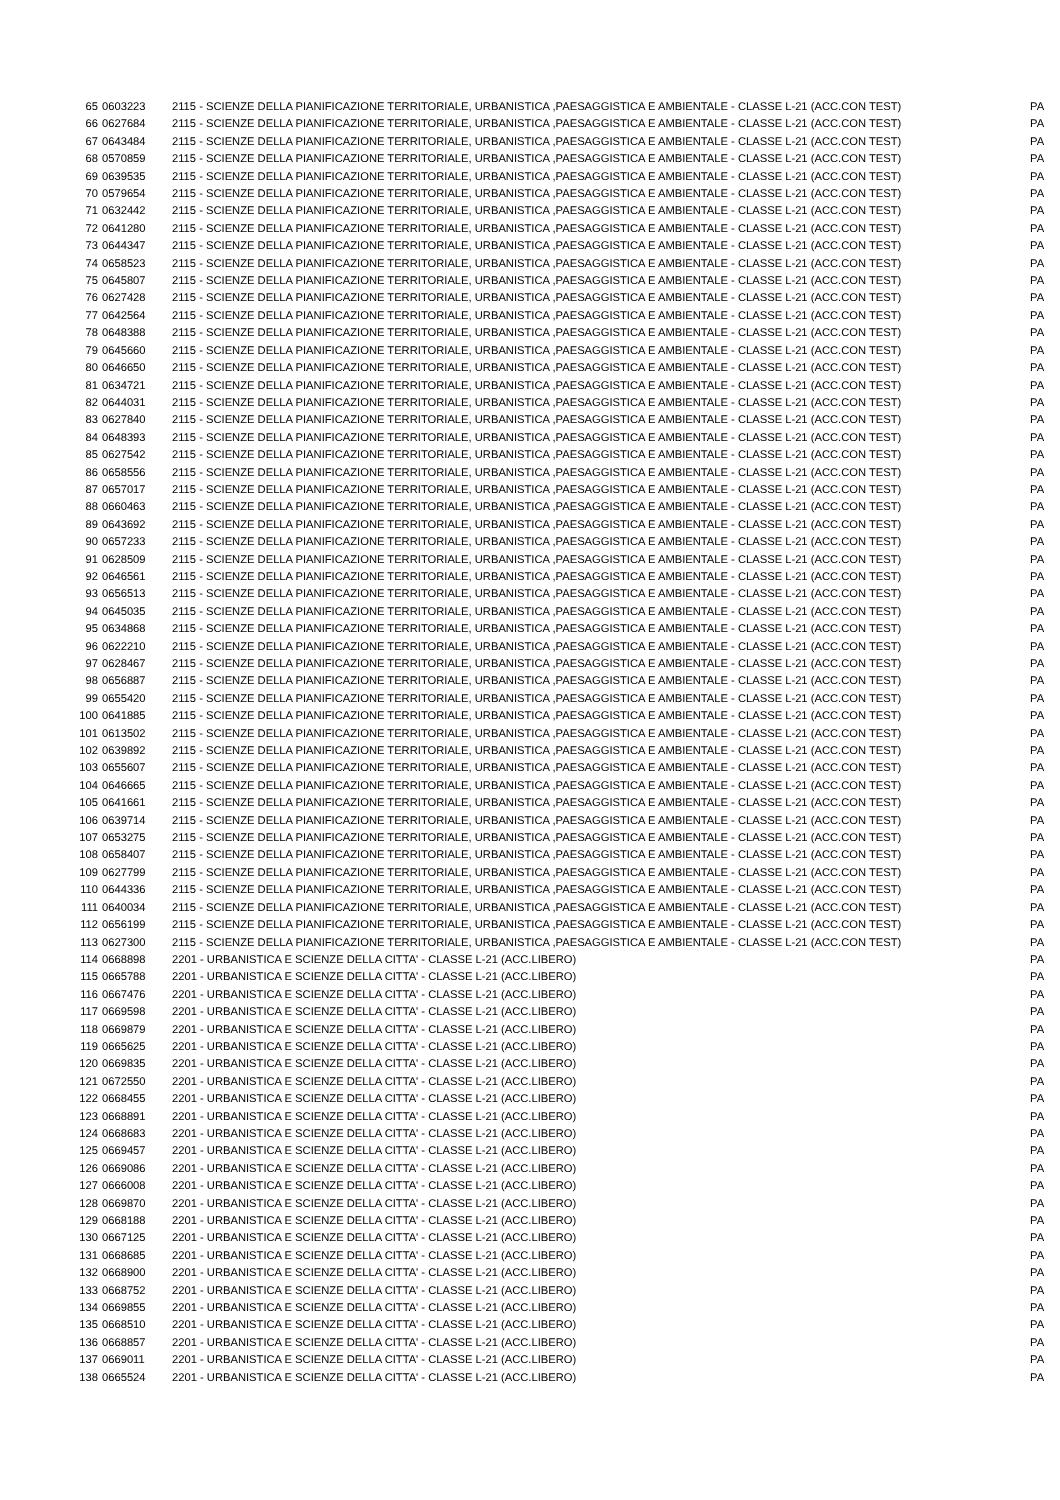| 65 | 0603223 | 2115 - SCIENZE DELLA PIANIFICAZIONE TERRITORIALE, URBANISTICA ,PAESAGGISTICA E AMBIENTALE - CLASSE L-21 (ACC.CON TEST) | PA |
| 66 | 0627684 | 2115 - SCIENZE DELLA PIANIFICAZIONE TERRITORIALE, URBANISTICA ,PAESAGGISTICA E AMBIENTALE - CLASSE L-21 (ACC.CON TEST) | PA |
| 67 | 0643484 | 2115 - SCIENZE DELLA PIANIFICAZIONE TERRITORIALE, URBANISTICA ,PAESAGGISTICA E AMBIENTALE - CLASSE L-21 (ACC.CON TEST) | PA |
| 68 | 0570859 | 2115 - SCIENZE DELLA PIANIFICAZIONE TERRITORIALE, URBANISTICA ,PAESAGGISTICA E AMBIENTALE - CLASSE L-21 (ACC.CON TEST) | PA |
| 69 | 0639535 | 2115 - SCIENZE DELLA PIANIFICAZIONE TERRITORIALE, URBANISTICA ,PAESAGGISTICA E AMBIENTALE - CLASSE L-21 (ACC.CON TEST) | PA |
| 70 | 0579654 | 2115 - SCIENZE DELLA PIANIFICAZIONE TERRITORIALE, URBANISTICA ,PAESAGGISTICA E AMBIENTALE - CLASSE L-21 (ACC.CON TEST) | PA |
| 71 | 0632442 | 2115 - SCIENZE DELLA PIANIFICAZIONE TERRITORIALE, URBANISTICA ,PAESAGGISTICA E AMBIENTALE - CLASSE L-21 (ACC.CON TEST) | PA |
| 72 | 0641280 | 2115 - SCIENZE DELLA PIANIFICAZIONE TERRITORIALE, URBANISTICA ,PAESAGGISTICA E AMBIENTALE - CLASSE L-21 (ACC.CON TEST) | PA |
| 73 | 0644347 | 2115 - SCIENZE DELLA PIANIFICAZIONE TERRITORIALE, URBANISTICA ,PAESAGGISTICA E AMBIENTALE - CLASSE L-21 (ACC.CON TEST) | PA |
| 74 | 0658523 | 2115 - SCIENZE DELLA PIANIFICAZIONE TERRITORIALE, URBANISTICA ,PAESAGGISTICA E AMBIENTALE - CLASSE L-21 (ACC.CON TEST) | PA |
| 75 | 0645807 | 2115 - SCIENZE DELLA PIANIFICAZIONE TERRITORIALE, URBANISTICA ,PAESAGGISTICA E AMBIENTALE - CLASSE L-21 (ACC.CON TEST) | PA |
| 76 | 0627428 | 2115 - SCIENZE DELLA PIANIFICAZIONE TERRITORIALE, URBANISTICA ,PAESAGGISTICA E AMBIENTALE - CLASSE L-21 (ACC.CON TEST) | PA |
| 77 | 0642564 | 2115 - SCIENZE DELLA PIANIFICAZIONE TERRITORIALE, URBANISTICA ,PAESAGGISTICA E AMBIENTALE - CLASSE L-21 (ACC.CON TEST) | PA |
| 78 | 0648388 | 2115 - SCIENZE DELLA PIANIFICAZIONE TERRITORIALE, URBANISTICA ,PAESAGGISTICA E AMBIENTALE - CLASSE L-21 (ACC.CON TEST) | PA |
| 79 | 0645660 | 2115 - SCIENZE DELLA PIANIFICAZIONE TERRITORIALE, URBANISTICA ,PAESAGGISTICA E AMBIENTALE - CLASSE L-21 (ACC.CON TEST) | PA |
| 80 | 0646650 | 2115 - SCIENZE DELLA PIANIFICAZIONE TERRITORIALE, URBANISTICA ,PAESAGGISTICA E AMBIENTALE - CLASSE L-21 (ACC.CON TEST) | PA |
| 81 | 0634721 | 2115 - SCIENZE DELLA PIANIFICAZIONE TERRITORIALE, URBANISTICA ,PAESAGGISTICA E AMBIENTALE - CLASSE L-21 (ACC.CON TEST) | PA |
| 82 | 0644031 | 2115 - SCIENZE DELLA PIANIFICAZIONE TERRITORIALE, URBANISTICA ,PAESAGGISTICA E AMBIENTALE - CLASSE L-21 (ACC.CON TEST) | PA |
| 83 | 0627840 | 2115 - SCIENZE DELLA PIANIFICAZIONE TERRITORIALE, URBANISTICA ,PAESAGGISTICA E AMBIENTALE - CLASSE L-21 (ACC.CON TEST) | PA |
| 84 | 0648393 | 2115 - SCIENZE DELLA PIANIFICAZIONE TERRITORIALE, URBANISTICA ,PAESAGGISTICA E AMBIENTALE - CLASSE L-21 (ACC.CON TEST) | PA |
| 85 | 0627542 | 2115 - SCIENZE DELLA PIANIFICAZIONE TERRITORIALE, URBANISTICA ,PAESAGGISTICA E AMBIENTALE - CLASSE L-21 (ACC.CON TEST) | PA |
| 86 | 0658556 | 2115 - SCIENZE DELLA PIANIFICAZIONE TERRITORIALE, URBANISTICA ,PAESAGGISTICA E AMBIENTALE - CLASSE L-21 (ACC.CON TEST) | PA |
| 87 | 0657017 | 2115 - SCIENZE DELLA PIANIFICAZIONE TERRITORIALE, URBANISTICA ,PAESAGGISTICA E AMBIENTALE - CLASSE L-21 (ACC.CON TEST) | PA |
| 88 | 0660463 | 2115 - SCIENZE DELLA PIANIFICAZIONE TERRITORIALE, URBANISTICA ,PAESAGGISTICA E AMBIENTALE - CLASSE L-21 (ACC.CON TEST) | PA |
| 89 | 0643692 | 2115 - SCIENZE DELLA PIANIFICAZIONE TERRITORIALE, URBANISTICA ,PAESAGGISTICA E AMBIENTALE - CLASSE L-21 (ACC.CON TEST) | PA |
| 90 | 0657233 | 2115 - SCIENZE DELLA PIANIFICAZIONE TERRITORIALE, URBANISTICA ,PAESAGGISTICA E AMBIENTALE - CLASSE L-21 (ACC.CON TEST) | PA |
| 91 | 0628509 | 2115 - SCIENZE DELLA PIANIFICAZIONE TERRITORIALE, URBANISTICA ,PAESAGGISTICA E AMBIENTALE - CLASSE L-21 (ACC.CON TEST) | PA |
| 92 | 0646561 | 2115 - SCIENZE DELLA PIANIFICAZIONE TERRITORIALE, URBANISTICA ,PAESAGGISTICA E AMBIENTALE - CLASSE L-21 (ACC.CON TEST) | PA |
| 93 | 0656513 | 2115 - SCIENZE DELLA PIANIFICAZIONE TERRITORIALE, URBANISTICA ,PAESAGGISTICA E AMBIENTALE - CLASSE L-21 (ACC.CON TEST) | PA |
| 94 | 0645035 | 2115 - SCIENZE DELLA PIANIFICAZIONE TERRITORIALE, URBANISTICA ,PAESAGGISTICA E AMBIENTALE - CLASSE L-21 (ACC.CON TEST) | PA |
| 95 | 0634868 | 2115 - SCIENZE DELLA PIANIFICAZIONE TERRITORIALE, URBANISTICA ,PAESAGGISTICA E AMBIENTALE - CLASSE L-21 (ACC.CON TEST) | PA |
| 96 | 0622210 | 2115 - SCIENZE DELLA PIANIFICAZIONE TERRITORIALE, URBANISTICA ,PAESAGGISTICA E AMBIENTALE - CLASSE L-21 (ACC.CON TEST) | PA |
| 97 | 0628467 | 2115 - SCIENZE DELLA PIANIFICAZIONE TERRITORIALE, URBANISTICA ,PAESAGGISTICA E AMBIENTALE - CLASSE L-21 (ACC.CON TEST) | PA |
| 98 | 0656887 | 2115 - SCIENZE DELLA PIANIFICAZIONE TERRITORIALE, URBANISTICA ,PAESAGGISTICA E AMBIENTALE - CLASSE L-21 (ACC.CON TEST) | PA |
| 99 | 0655420 | 2115 - SCIENZE DELLA PIANIFICAZIONE TERRITORIALE, URBANISTICA ,PAESAGGISTICA E AMBIENTALE - CLASSE L-21 (ACC.CON TEST) | PA |
| 100 | 0641885 | 2115 - SCIENZE DELLA PIANIFICAZIONE TERRITORIALE, URBANISTICA ,PAESAGGISTICA E AMBIENTALE - CLASSE L-21 (ACC.CON TEST) | PA |
| 101 | 0613502 | 2115 - SCIENZE DELLA PIANIFICAZIONE TERRITORIALE, URBANISTICA ,PAESAGGISTICA E AMBIENTALE - CLASSE L-21 (ACC.CON TEST) | PA |
| 102 | 0639892 | 2115 - SCIENZE DELLA PIANIFICAZIONE TERRITORIALE, URBANISTICA ,PAESAGGISTICA E AMBIENTALE - CLASSE L-21 (ACC.CON TEST) | PA |
| 103 | 0655607 | 2115 - SCIENZE DELLA PIANIFICAZIONE TERRITORIALE, URBANISTICA ,PAESAGGISTICA E AMBIENTALE - CLASSE L-21 (ACC.CON TEST) | PA |
| 104 | 0646665 | 2115 - SCIENZE DELLA PIANIFICAZIONE TERRITORIALE, URBANISTICA ,PAESAGGISTICA E AMBIENTALE - CLASSE L-21 (ACC.CON TEST) | PA |
| 105 | 0641661 | 2115 - SCIENZE DELLA PIANIFICAZIONE TERRITORIALE, URBANISTICA ,PAESAGGISTICA E AMBIENTALE - CLASSE L-21 (ACC.CON TEST) | PA |
| 106 | 0639714 | 2115 - SCIENZE DELLA PIANIFICAZIONE TERRITORIALE, URBANISTICA ,PAESAGGISTICA E AMBIENTALE - CLASSE L-21 (ACC.CON TEST) | PA |
| 107 | 0653275 | 2115 - SCIENZE DELLA PIANIFICAZIONE TERRITORIALE, URBANISTICA ,PAESAGGISTICA E AMBIENTALE - CLASSE L-21 (ACC.CON TEST) | PA |
| 108 | 0658407 | 2115 - SCIENZE DELLA PIANIFICAZIONE TERRITORIALE, URBANISTICA ,PAESAGGISTICA E AMBIENTALE - CLASSE L-21 (ACC.CON TEST) | PA |
| 109 | 0627799 | 2115 - SCIENZE DELLA PIANIFICAZIONE TERRITORIALE, URBANISTICA ,PAESAGGISTICA E AMBIENTALE - CLASSE L-21 (ACC.CON TEST) | PA |
| 110 | 0644336 | 2115 - SCIENZE DELLA PIANIFICAZIONE TERRITORIALE, URBANISTICA ,PAESAGGISTICA E AMBIENTALE - CLASSE L-21 (ACC.CON TEST) | PA |
| 111 | 0640034 | 2115 - SCIENZE DELLA PIANIFICAZIONE TERRITORIALE, URBANISTICA ,PAESAGGISTICA E AMBIENTALE - CLASSE L-21 (ACC.CON TEST) | PA |
| 112 | 0656199 | 2115 - SCIENZE DELLA PIANIFICAZIONE TERRITORIALE, URBANISTICA ,PAESAGGISTICA E AMBIENTALE - CLASSE L-21 (ACC.CON TEST) | PA |
| 113 | 0627300 | 2115 - SCIENZE DELLA PIANIFICAZIONE TERRITORIALE, URBANISTICA ,PAESAGGISTICA E AMBIENTALE - CLASSE L-21 (ACC.CON TEST) | PA |
| 114 | 0668898 | 2201 - URBANISTICA E SCIENZE DELLA CITTA' - CLASSE L-21 (ACC.LIBERO) | PA |
| 115 | 0665788 | 2201 - URBANISTICA E SCIENZE DELLA CITTA' - CLASSE L-21 (ACC.LIBERO) | PA |
| 116 | 0667476 | 2201 - URBANISTICA E SCIENZE DELLA CITTA' - CLASSE L-21 (ACC.LIBERO) | PA |
| 117 | 0669598 | 2201 - URBANISTICA E SCIENZE DELLA CITTA' - CLASSE L-21 (ACC.LIBERO) | PA |
| 118 | 0669879 | 2201 - URBANISTICA E SCIENZE DELLA CITTA' - CLASSE L-21 (ACC.LIBERO) | PA |
| 119 | 0665625 | 2201 - URBANISTICA E SCIENZE DELLA CITTA' - CLASSE L-21 (ACC.LIBERO) | PA |
| 120 | 0669835 | 2201 - URBANISTICA E SCIENZE DELLA CITTA' - CLASSE L-21 (ACC.LIBERO) | PA |
| 121 | 0672550 | 2201 - URBANISTICA E SCIENZE DELLA CITTA' - CLASSE L-21 (ACC.LIBERO) | PA |
| 122 | 0668455 | 2201 - URBANISTICA E SCIENZE DELLA CITTA' - CLASSE L-21 (ACC.LIBERO) | PA |
| 123 | 0668891 | 2201 - URBANISTICA E SCIENZE DELLA CITTA' - CLASSE L-21 (ACC.LIBERO) | PA |
| 124 | 0668683 | 2201 - URBANISTICA E SCIENZE DELLA CITTA' - CLASSE L-21 (ACC.LIBERO) | PA |
| 125 | 0669457 | 2201 - URBANISTICA E SCIENZE DELLA CITTA' - CLASSE L-21 (ACC.LIBERO) | PA |
| 126 | 0669086 | 2201 - URBANISTICA E SCIENZE DELLA CITTA' - CLASSE L-21 (ACC.LIBERO) | PA |
| 127 | 0666008 | 2201 - URBANISTICA E SCIENZE DELLA CITTA' - CLASSE L-21 (ACC.LIBERO) | PA |
| 128 | 0669870 | 2201 - URBANISTICA E SCIENZE DELLA CITTA' - CLASSE L-21 (ACC.LIBERO) | PA |
| 129 | 0668188 | 2201 - URBANISTICA E SCIENZE DELLA CITTA' - CLASSE L-21 (ACC.LIBERO) | PA |
| 130 | 0667125 | 2201 - URBANISTICA E SCIENZE DELLA CITTA' - CLASSE L-21 (ACC.LIBERO) | PA |
| 131 | 0668685 | 2201 - URBANISTICA E SCIENZE DELLA CITTA' - CLASSE L-21 (ACC.LIBERO) | PA |
| 132 | 0668900 | 2201 - URBANISTICA E SCIENZE DELLA CITTA' - CLASSE L-21 (ACC.LIBERO) | PA |
| 133 | 0668752 | 2201 - URBANISTICA E SCIENZE DELLA CITTA' - CLASSE L-21 (ACC.LIBERO) | PA |
| 134 | 0669855 | 2201 - URBANISTICA E SCIENZE DELLA CITTA' - CLASSE L-21 (ACC.LIBERO) | PA |
| 135 | 0668510 | 2201 - URBANISTICA E SCIENZE DELLA CITTA' - CLASSE L-21 (ACC.LIBERO) | PA |
| 136 | 0668857 | 2201 - URBANISTICA E SCIENZE DELLA CITTA' - CLASSE L-21 (ACC.LIBERO) | PA |
| 137 | 0669011 | 2201 - URBANISTICA E SCIENZE DELLA CITTA' - CLASSE L-21 (ACC.LIBERO) | PA |
| 138 | 0665524 | 2201 - URBANISTICA E SCIENZE DELLA CITTA' - CLASSE L-21 (ACC.LIBERO) | PA |